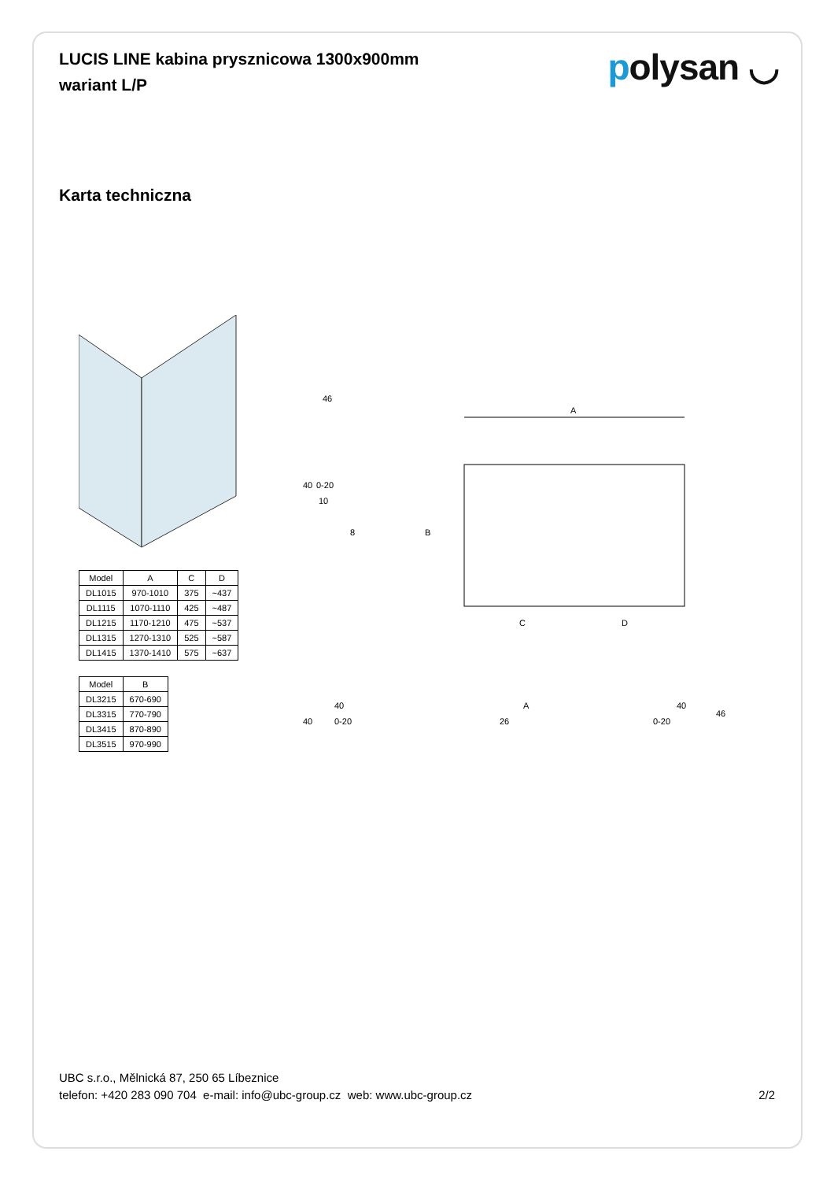LUCIS LINE kabina prysznicowa 1300x900mm
wariant L/P
polysan ◡
Karta techniczna
| Model | A | C | D |
| --- | --- | --- | --- |
| DL1015 | 970-1010 | 375 | ~437 |
| DL1115 | 1070-1110 | 425 | ~487 |
| DL1215 | 1170-1210 | 475 | ~537 |
| DL1315 | 1270-1310 | 525 | ~587 |
| DL1415 | 1370-1410 | 575 | ~637 |
| Model | B |
| --- | --- |
| DL3215 | 670-690 |
| DL3315 | 770-790 |
| DL3415 | 870-890 |
| DL3515 | 970-990 |
A
B
C
D
46
40
0-20
10
8
40
0-20
40
A
26
0-20
40
46
UBC s.r.o., Mělnická 87, 250 65 Líbeznice
telefon: +420 283 090 704 e-mail: info@ubc-group.cz web: www.ubc-group.cz 2/2